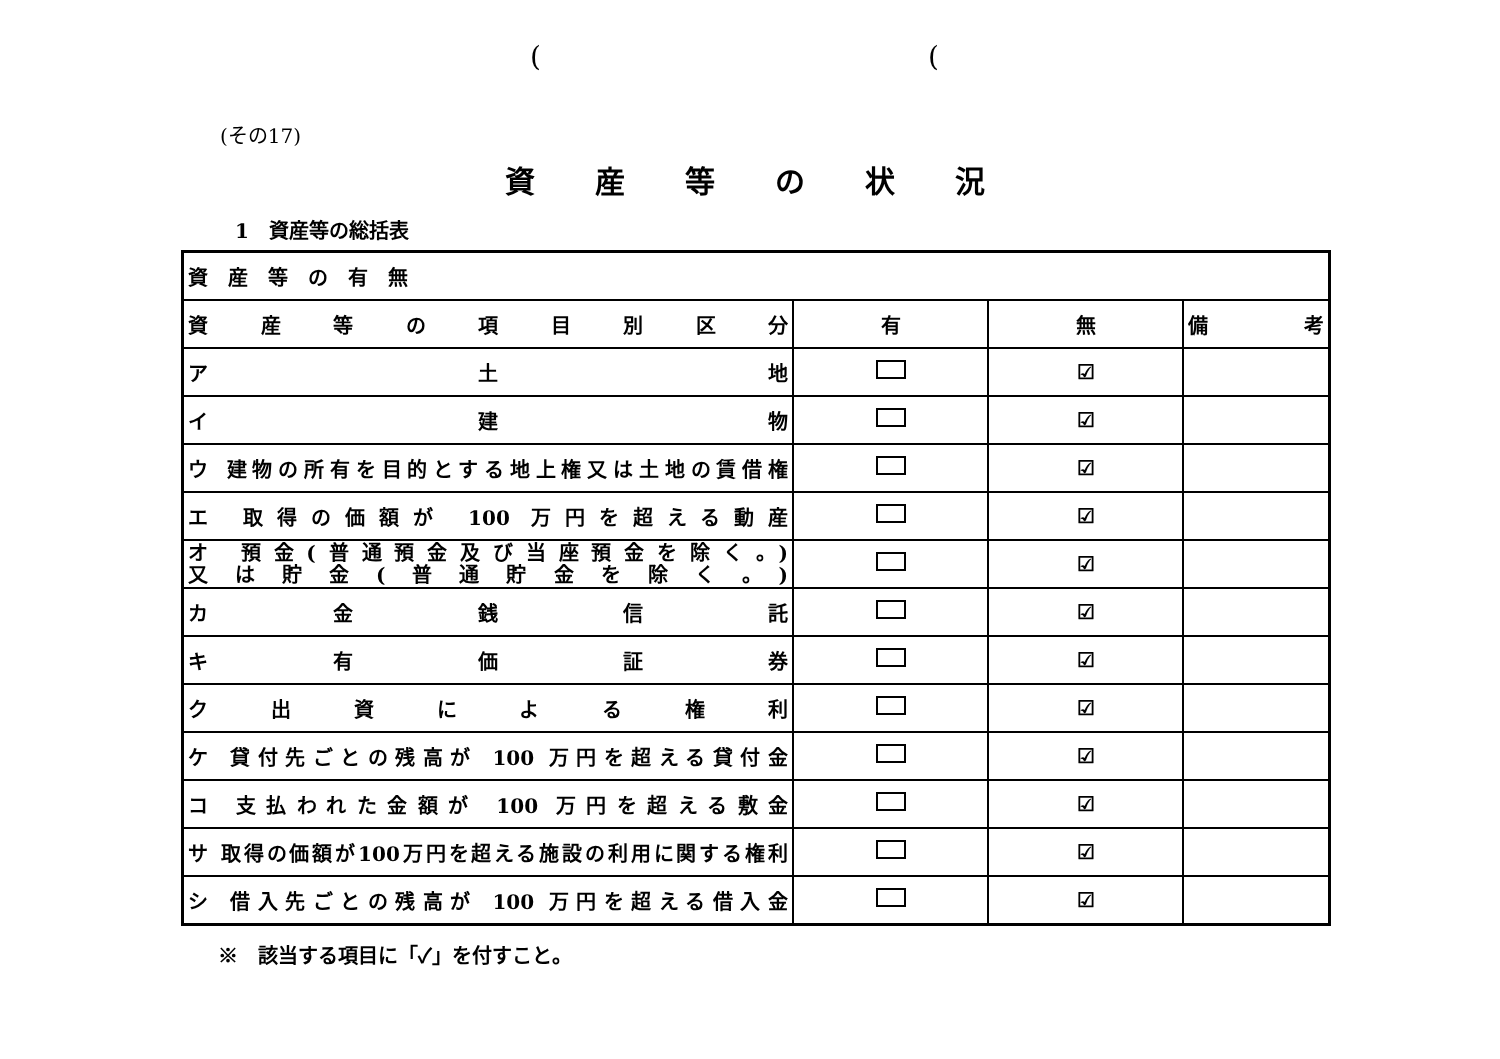((
(その17)
資産等の状況
1　資産等の総括表
| 資産等の有無 | | | |
| --- | --- | --- | --- |
| 資産等の項目別区分 | 有 | 無 | 備考 |
| ア 土 地 | | ☑ | |
| イ 建 物 | | ☑ | |
| ウ 建物の所有を目的とする地上権又は土地の賃借権 | | ☑ | |
| エ 取得の価額が 100 万円を超える動産 | | ☑ | |
| オ 預金(普通預金及び当座預金を除く。) 又は貯金(普通貯金を除く。) | | ☑ | |
| カ 金 銭 信 託 | | ☑ | |
| キ 有 価 証 券 | | ☑ | |
| ク 出 資 に よ る 権 利 | | ☑ | |
| ケ 貸付先ごとの残高が 100 万円を超える貸付金 | | ☑ | |
| コ 支払われた金額が 100 万円を超える敷金 | | ☑ | |
| サ 取得の価額が100万円を超える施設の利用に関する権利 | | ☑ | |
| シ 借入先ごとの残高が 100 万円を超える借入金 | | ☑ | |
※　該当する項目に「✓」を付すこと。